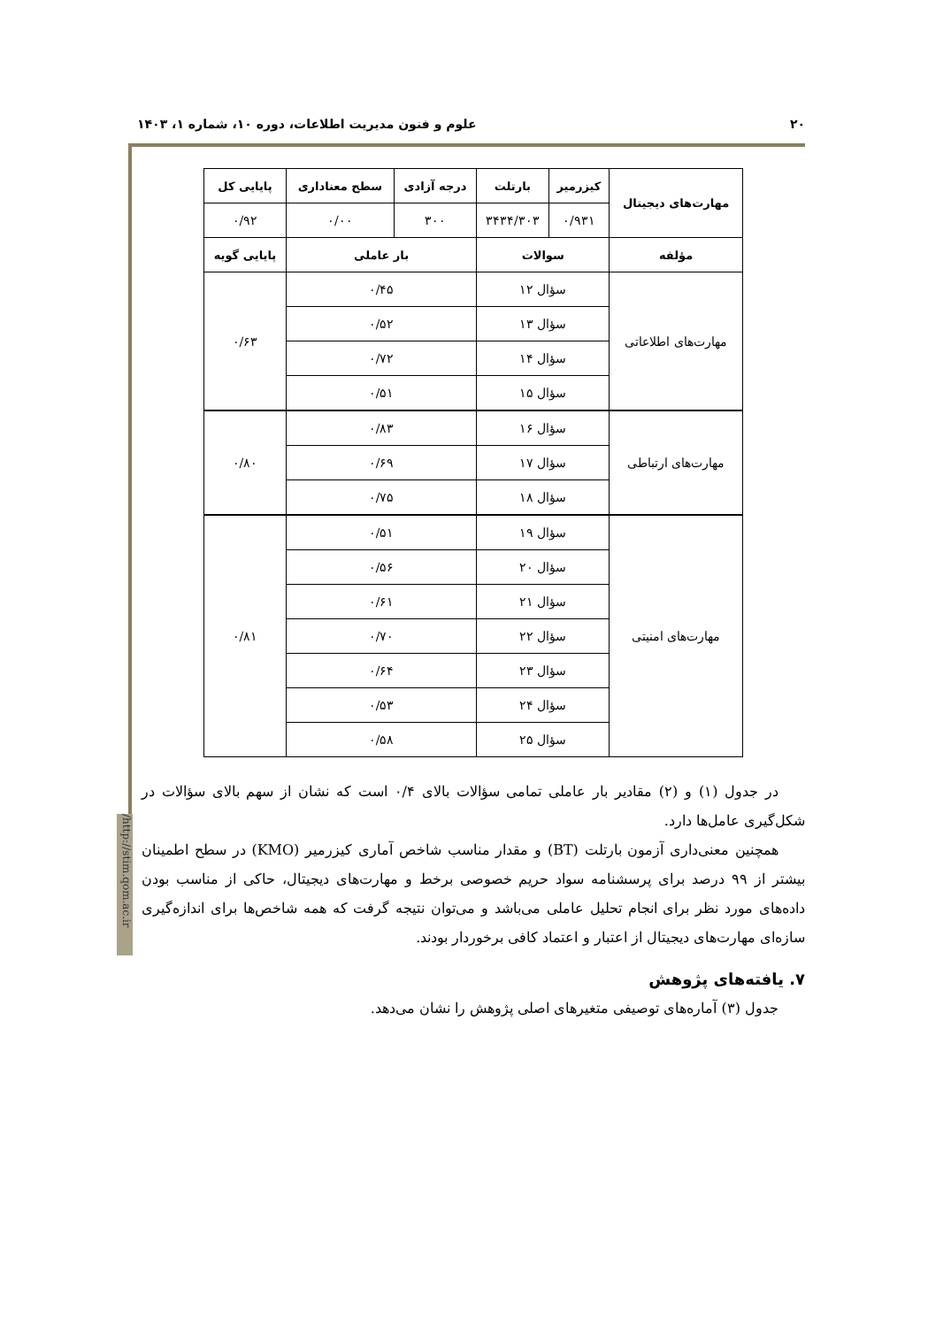۲۰ علوم و فنون مدیریت اطلاعات، دوره ۱۰، شماره ۱، ۱۴۰۳
/http://stim.qom.ac.ir
| مهارت‌های دیجیتال | کیزرمیر | بارتلت | درجه آزادی | سطح معناداری | پایایی کل |
| --- | --- | --- | --- | --- | --- |
| | ۰/۹۳۱ | ۳۴۳۴/۳۰۳ | ۳۰۰ | ۰/۰۰ | ۰/۹۲ |
| مؤلفه | سوالات | | بار عاملی | | پایایی گویه |
| مهارت‌های اطلاعاتی | سؤال ۱۲ | | ۰/۴۵ | | ۰/۶۳ |
| | سؤال ۱۳ | | ۰/۵۲ | | |
| | سؤال ۱۴ | | ۰/۷۲ | | |
| | سؤال ۱۵ | | ۰/۵۱ | | |
| مهارت‌های ارتباطی | سؤال ۱۶ | | ۰/۸۳ | | ۰/۸۰ |
| | سؤال ۱۷ | | ۰/۶۹ | | |
| | سؤال ۱۸ | | ۰/۷۵ | | |
| مهارت‌های امنیتی | سؤال ۱۹ | | ۰/۵۱ | | ۰/۸۱ |
| | سؤال ۲۰ | | ۰/۵۶ | | |
| | سؤال ۲۱ | | ۰/۶۱ | | |
| | سؤال ۲۲ | | ۰/۷۰ | | |
| | سؤال ۲۳ | | ۰/۶۴ | | |
| | سؤال ۲۴ | | ۰/۵۳ | | |
| | سؤال ۲۵ | | ۰/۵۸ | | |
در جدول (۱) و (۲) مقادیر بار عاملی تمامی سؤالات بالای ۰/۴ است که نشان از سهم بالای سؤالات در شکل‌گیری عامل‌ها دارد.
همچنین معنی‌داری آزمون بارتلت (BT) و مقدار مناسب شاخص آماری کیزرمیر (KMO) در سطح اطمینان بیشتر از ۹۹ درصد برای پرسشنامه سواد حریم خصوصی برخط و مهارت‌های دیجیتال، حاکی از مناسب بودن داده‌های مورد نظر برای انجام تحلیل عاملی می‌باشد و می‌توان نتیجه گرفت که همه شاخص‌ها برای اندازه‌گیری سازه‌ای مهارت‌های دیجیتال از اعتبار و اعتماد کافی برخوردار بودند.
۷. یافته‌های پژوهش
جدول (۳) آماره‌های توصیفی متغیرهای اصلی پژوهش را نشان می‌دهد.